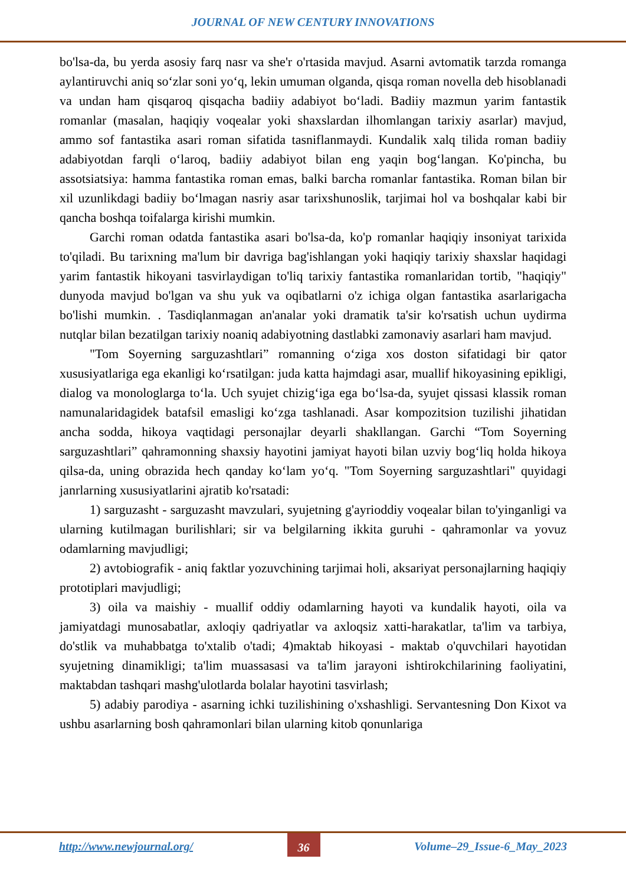JOURNAL OF NEW CENTURY INNOVATIONS
bo'lsa-da, bu yerda asosiy farq nasr va she'r o'rtasida mavjud. Asarni avtomatik tarzda romanga aylantiruvchi aniq so‘zlar soni yo‘q, lekin umuman olganda, qisqa roman novella deb hisoblanadi va undan ham qisqaroq qisqacha badiiy adabiyot bo‘ladi. Badiiy mazmun yarim fantastik romanlar (masalan, haqiqiy voqealar yoki shaxslardan ilhomlangan tarixiy asarlar) mavjud, ammo sof fantastika asari roman sifatida tasniflanmaydi. Kundalik xalq tilida roman badiiy adabiyotdan farqli o‘laroq, badiiy adabiyot bilan eng yaqin bog‘langan. Ko'pincha, bu assotsiatsiya: hamma fantastika roman emas, balki barcha romanlar fantastika. Roman bilan bir xil uzunlikdagi badiiy bo‘lmagan nasriy asar tarixshunoslik, tarjimai hol va boshqalar kabi bir qancha boshqa toifalarga kirishi mumkin.
Garchi roman odatda fantastika asari bo'lsa-da, ko'p romanlar haqiqiy insoniyat tarixida to'qiladi. Bu tarixning ma'lum bir davriga bag'ishlangan yoki haqiqiy tarixiy shaxslar haqidagi yarim fantastik hikoyani tasvirlaydigan to'liq tarixiy fantastika romanlaridan tortib, "haqiqiy" dunyoda mavjud bo'lgan va shu yuk va oqibatlarni o'z ichiga olgan fantastika asarlarigacha bo'lishi mumkin. . Tasdiqlanmagan an'analar yoki dramatik ta'sir ko'rsatish uchun uydirma nutqlar bilan bezatilgan tarixiy noaniq adabiyotning dastlabki zamonaviy asarlari ham mavjud.
"Tom Soyerning sarguzashtlari” romanning o‘ziga xos doston sifatidagi bir qator xususiyatlariga ega ekanligi ko‘rsatilgan: juda katta hajmdagi asar, muallif hikoyasining epikligi, dialog va monologlarga to‘la. Uch syujet chizig‘iga ega bo‘lsa-da, syujet qissasi klassik roman namunalaridagidek batafsil emasligi ko‘zga tashlanadi. Asar kompozitsion tuzilishi jihatidan ancha sodda, hikoya vaqtidagi personajlar deyarli shakllangan. Garchi “Tom Soyerning sarguzashtlari” qahramonning shaxsiy hayotini jamiyat hayoti bilan uzviy bog‘liq holda hikoya qilsa-da, uning obrazida hech qanday ko‘lam yo‘q. "Tom Soyerning sarguzashtlari" quyidagi janrlarning xususiyatlarini ajratib ko'rsatadi:
1) sarguzasht - sarguzasht mavzulari, syujetning g'ayrioddiy voqealar bilan to'yinganligi va ularning kutilmagan burilishlari; sir va belgilarning ikkita guruhi - qahramonlar va yovuz odamlarning mavjudligi;
2) avtobiografik - aniq faktlar yozuvchining tarjimai holi, aksariyat personajlarning haqiqiy prototiplari mavjudligi;
3) oila va maishiy - muallif oddiy odamlarning hayoti va kundalik hayoti, oila va jamiyatdagi munosabatlar, axloqiy qadriyatlar va axloqsiz xatti-harakatlar, ta'lim va tarbiya, do'stlik va muhabbatga to'xtalib o'tadi; 4)maktab hikoyasi - maktab o'quvchilari hayotidan syujetning dinamikligi; ta'lim muassasasi va ta'lim jarayoni ishtirokchilarining faoliyatini, maktabdan tashqari mashg'ulotlarda bolalar hayotini tasvirlash;
5) adabiy parodiya - asarning ichki tuzilishining o'xshashligi. Servantesning Don Kixot va ushbu asarlarning bosh qahramonlari bilan ularning kitob qonunlariga
http://www.newjournal.org/ 36 Volume–29_Issue-6_May_2023